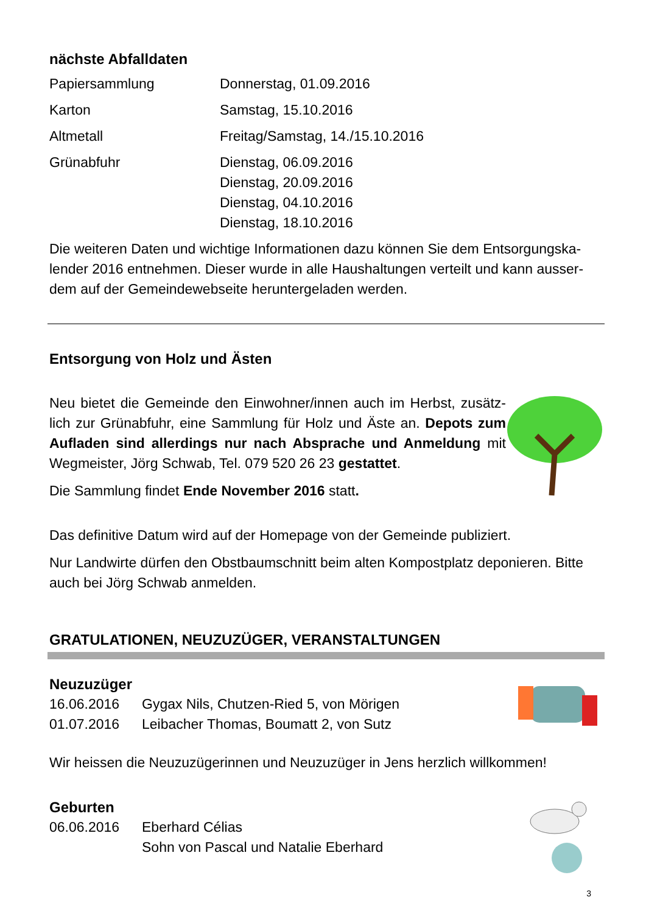nächste Abfalldaten
| Papiersammlung | Donnerstag, 01.09.2016 |
| Karton | Samstag, 15.10.2016 |
| Altmetall | Freitag/Samstag, 14./15.10.2016 |
| Grünabfuhr | Dienstag, 06.09.2016 Dienstag, 20.09.2016 Dienstag, 04.10.2016 Dienstag, 18.10.2016 |
Die weiteren Daten und wichtige Informationen dazu können Sie dem Entsorgungska-lender 2016 entnehmen. Dieser wurde in alle Haushaltungen verteilt und kann ausser-dem auf der Gemeindewebseite heruntergeladen werden.
Entsorgung von Holz und Ästen
Neu bietet die Gemeinde den Einwohner/innen auch im Herbst, zusätz-lich zur Grünabfuhr, eine Sammlung für Holz und Äste an. Depots zum Aufladen sind allerdings nur nach Absprache und Anmeldung mit Wegmeister, Jörg Schwab, Tel. 079 520 26 23 gestattet.
Die Sammlung findet Ende November 2016 statt.
Das definitive Datum wird auf der Homepage von der Gemeinde publiziert.
Nur Landwirte dürfen den Obstbaumschnitt beim alten Kompostplatz deponieren. Bitte auch bei Jörg Schwab anmelden.
GRATULATIONEN, NEUZUZÜGER, VERANSTALTUNGEN
Neuzuzüger
| 16.06.2016 | Gygax Nils, Chutzen-Ried 5, von Mörigen |
| 01.07.2016 | Leibacher Thomas, Boumatt 2, von Sutz |
Wir heissen die Neuzuzügerinnen und Neuzuzüger in Jens herzlich willkommen!
Geburten
| 06.06.2016 | Eberhard Célias Sohn von Pascal und Natalie Eberhard |
3